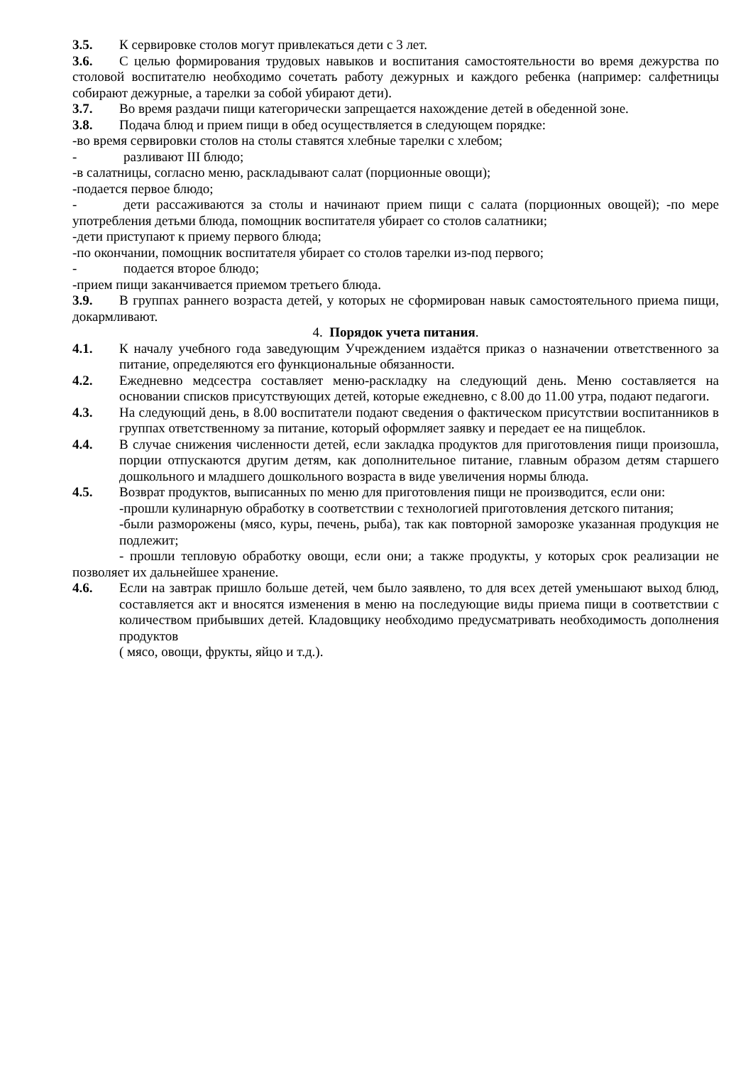3.5. К сервировке столов могут привлекаться дети с 3 лет.
3.6. С целью формирования трудовых навыков и воспитания самостоятельности во время дежурства по столовой воспитателю необходимо сочетать работу дежурных и каждого ребенка (например: салфетницы собирают дежурные, а тарелки за собой убирают дети).
3.7. Во время раздачи пищи категорически запрещается нахождение детей в обеденной зоне.
3.8. Подача блюд и прием пищи в обед осуществляется в следующем порядке:
-во время сервировки столов на столы ставятся хлебные тарелки с хлебом;
- разливают III блюдо;
-в салатницы, согласно меню, раскладывают салат (порционные овощи);
-подается первое блюдо;
- дети рассаживаются за столы и начинают прием пищи с салата (порционных овощей); -по мере употребления детьми блюда, помощник воспитателя убирает со столов салатники;
-дети приступают к приему первого блюда;
-по окончании, помощник воспитателя убирает со столов тарелки из-под первого;
- подается второе блюдо;
-прием пищи заканчивается приемом третьего блюда.
3.9. В группах раннего возраста детей, у которых не сформирован навык самостоятельного приема пищи, докармливают.
4. Порядок учета питания.
4.1. К началу учебного года заведующим Учреждением издаётся приказ о назначении ответственного за питание, определяются его функциональные обязанности.
4.2. Ежедневно медсестра составляет меню-раскладку на следующий день. Меню составляется на основании списков присутствующих детей, которые ежедневно, с 8.00 до 11.00 утра, подают педагоги.
4.3. На следующий день, в 8.00 воспитатели подают сведения о фактическом присутствии воспитанников в группах ответственному за питание, который оформляет заявку и передает ее на пищеблок.
4.4. В случае снижения численности детей, если закладка продуктов для приготовления пищи произошла, порции отпускаются другим детям, как дополнительное питание, главным образом детям старшего дошкольного и младшего дошкольного возраста в виде увеличения нормы блюда.
4.5. Возврат продуктов, выписанных по меню для приготовления пищи не производится, если они:
-прошли кулинарную обработку в соответствии с технологией приготовления детского питания;
-были разморожены (мясо, куры, печень, рыба), так как повторной заморозке указанная продукция не подлежит;
- прошли тепловую обработку овощи, если они; а также продукты, у которых срок реализации не позволяет их дальнейшее хранение.
4.6. Если на завтрак пришло больше детей, чем было заявлено, то для всех детей уменьшают выход блюд, составляется акт и вносятся изменения в меню на последующие виды приема пищи в соответствии с количеством прибывших детей. Кладовщику необходимо предусматривать необходимость дополнения продуктов
( мясо, овощи, фрукты, яйцо и т.д.).